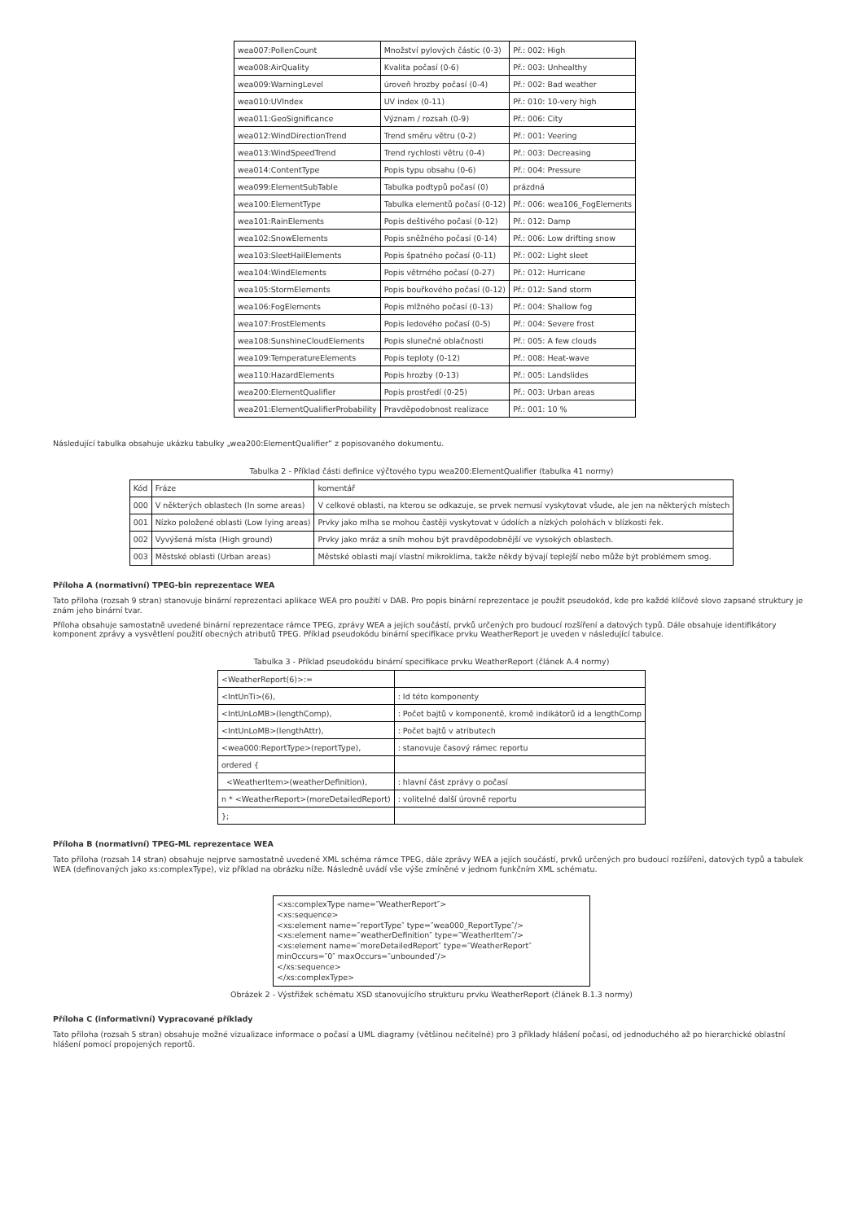| wea007:PollenCount | Množství pylových částic (0-3) | Př.: 002: High |
| wea008:AirQuality | Kvalita počasí (0-6) | Př.: 003: Unhealthy |
| wea009:WarningLevel | úroveň hrozby počasí (0-4) | Př.: 002: Bad weather |
| wea010:UVIndex | UV index (0-11) | Př.: 010: 10-very high |
| wea011:GeoSignificance | Význam / rozsah (0-9) | Př.: 006: City |
| wea012:WindDirectionTrend | Trend směru větru (0-2) | Př.: 001: Veering |
| wea013:WindSpeedTrend | Trend rychlosti větru (0-4) | Př.: 003: Decreasing |
| wea014:ContentType | Popis typu obsahu (0-6) | Př.: 004: Pressure |
| wea099:ElementSubTable | Tabulka podtypů počasí (0) | prázdná |
| wea100:ElementType | Tabulka elementů počasí (0-12) | Př.: 006: wea106_FogElements |
| wea101:RainElements | Popis deštivého počasí (0-12) | Př.: 012: Damp |
| wea102:SnowElements | Popis sněžného počasí (0-14) | Př.: 006: Low drifting snow |
| wea103:SleetHailElements | Popis špatného počasí (0-11) | Př.: 002: Light sleet |
| wea104:WindElements | Popis větrného počasí (0-27) | Př.: 012: Hurricane |
| wea105:StormElements | Popis bouřkového počasí (0-12) | Př.: 012: Sand storm |
| wea106:FogElements | Popis mlžného počasí (0-13) | Př.: 004: Shallow fog |
| wea107:FrostElements | Popis ledového počasí (0-5) | Př.: 004: Severe frost |
| wea108:SunshineCloudElements | Popis slunečné oblačnosti | Př.: 005: A few clouds |
| wea109:TemperatureElements | Popis teploty (0-12) | Př.: 008: Heat-wave |
| wea110:HazardElements | Popis hrozby (0-13) | Př.: 005: Landslides |
| wea200:ElementQualifier | Popis prostředí (0-25) | Př.: 003: Urban areas |
| wea201:ElementQualifierProbability | Pravděpodobnost realizace | Př.: 001: 10 % |
Následující tabulka obsahuje ukázku tabulky „wea200:ElementQualifier“ z popisovaného dokumentu.
Tabulka 2 - Příklad části definice výčtového typu wea200:ElementQualifier (tabulka 41 normy)
| Kód | Fráze | komentář |
| --- | --- | --- |
| 000 | V některých oblastech (In some areas) | V celkové oblasti, na kterou se odkazuje, se prvek nemusí vyskytovat všude, ale jen na některých místech |
| 001 | Nízko položené oblasti (Low lying areas) | Prvky jako mlha se mohou častěji vyskytovat v údolích a nízkých polohách v blízkosti řek. |
| 002 | Vyvýšená místa (High ground) | Prvky jako mráz a sníh mohou být pravděpodobnější ve vysokých oblastech. |
| 003 | Městské oblasti (Urban areas) | Městské oblasti mají vlastní mikroklima, takže někdy bývají teplejší nebo může být problémem smog. |
Příloha A (normativní) TPEG-bin reprezentace WEA
Tato příloha (rozsah 9 stran) stanovuje binární reprezentaci aplikace WEA pro použití v DAB. Pro popis binární reprezentace je použit pseudokód, kde pro každé klíčové slovo zapsané struktury je znám jeho binární tvar.
Příloha obsahuje samostatně uvedené binární reprezentace rámce TPEG, zprávy WEA a jejích součástí, prvků určených pro budoucí rozšíření a datových typů. Dále obsahuje identifikátory komponent zprávy a vysvětlení použití obecných atributů TPEG. Příklad pseudokódu binární specifikace prvku WeatherReport je uveden v následující tabulce.
Tabulka 3 - Příklad pseudokódu binární specifikace prvku WeatherReport (článek A.4 normy)
| <WeatherReport(6)>:= | |
| <IntUnTi>(6), | : Id této komponenty |
| <IntUnLoMB>(lengthComp), | : Počet bajtů v komponentě, kromě indikátorů id a lengthComp |
| <IntUnLoMB>(lengthAttr), | : Počet bajtů v atributech |
| <wea000:ReportType>(reportType), | : stanovuje časový rámec reportu |
| ordered { | |
| <WeatherItem>(weatherDefinition), | : hlavní část zprávy o počasí |
| n * <WeatherReport>(moreDetailedReport) | : volitelné další úrovně reportu |
| }; | |
Příloha B (normativní) TPEG-ML reprezentace WEA
Tato příloha (rozsah 14 stran) obsahuje nejprve samostatně uvedené XML schéma rámce TPEG, dále zprávy WEA a jejích součástí, prvků určených pro budoucí rozšíření, datových typů a tabulek WEA (definovaných jako xs:complexType), viz příklad na obrázku níže. Následně uvádí vše výše zmíněné v jednom funkčním XML schématu.
<xs:complexType name=″WeatherReport″>
<xs:sequence>
<xs:element name=″reportType″ type=″wea000_ReportType″/>
<xs:element name=″weatherDefinition″ type=″WeatherItem″/>
<xs:element name=″moreDetailedReport″ type=″WeatherReport″ minOccurs=″0″ maxOccurs=″unbounded″/>
</xs:sequence>
</xs:complexType>
Obrázek 2 - Výstřižek schématu XSD stanovujícího strukturu prvku WeatherReport (článek B.1.3 normy)
Příloha C (informativní) Vypracované příklady
Tato příloha (rozsah 5 stran) obsahuje možné vizualizace informace o počasí a UML diagramy (většinou nečitelné) pro 3 příklady hlášení počasí, od jednoduchého až po hierarchické oblastní hlášení pomocí propojených reportů.